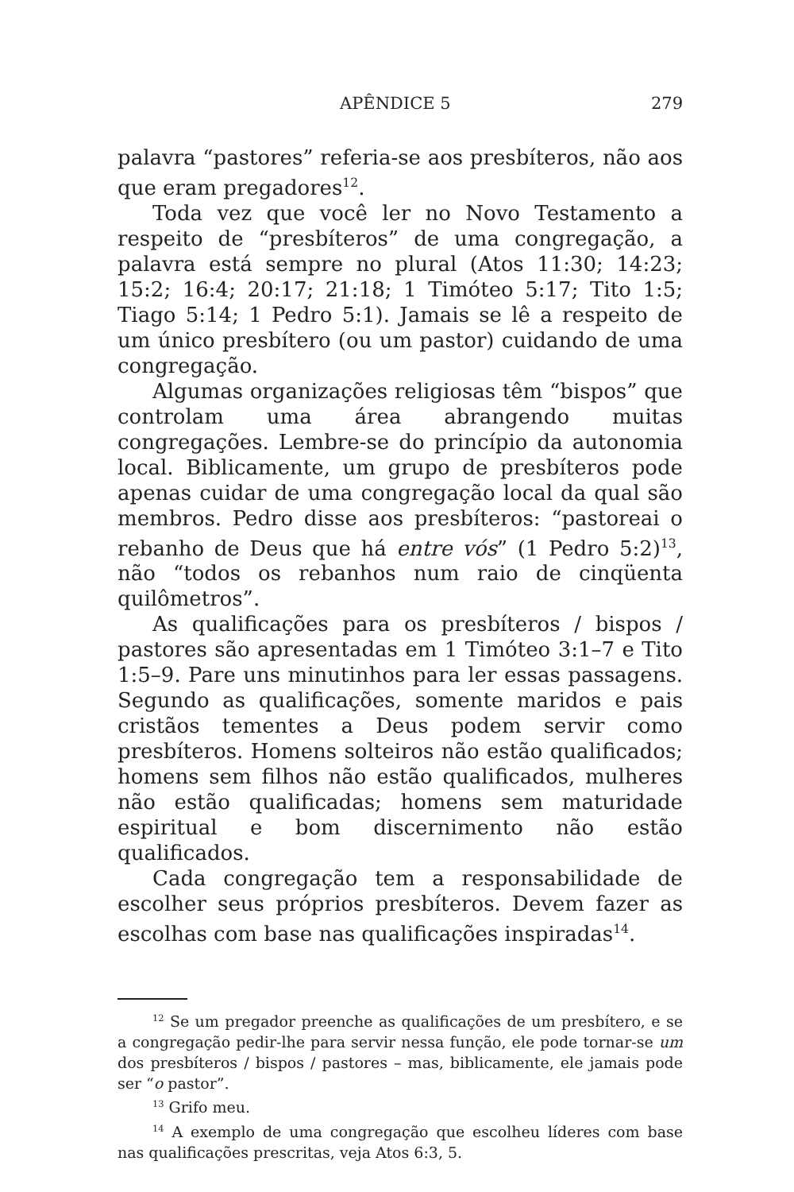APÊNDICE 5 279
palavra “pastores” referia-se aos presbíteros, não aos que eram pregadores<sup>12</sup>.
Toda vez que você ler no Novo Testamento a respeito de “presbíteros” de uma congregação, a palavra está sempre no plural (Atos 11:30; 14:23; 15:2; 16:4; 20:17; 21:18; 1 Timóteo 5:17; Tito 1:5; Tiago 5:14; 1 Pedro 5:1). Jamais se lê a respeito de um único presbítero (ou um pastor) cuidando de uma congregação.
Algumas organizações religiosas têm “bispos” que controlam uma área abrangendo muitas congregações. Lembre-se do princípio da autonomia local. Biblicamente, um grupo de presbíteros pode apenas cuidar de uma congregação local da qual são membros. Pedro disse aos presbíteros: “pastoreai o rebanho de Deus que há entre vós” (1 Pedro 5:2)<sup>13</sup>, não “todos os rebanhos num raio de cinqüenta quilômetros”.
As qualificações para os presbíteros / bispos / pastores são apresentadas em 1 Timóteo 3:1–7 e Tito 1:5–9. Pare uns minutinhos para ler essas passagens. Segundo as qualificações, somente maridos e pais cristãos tementes a Deus podem servir como presbíteros. Homens solteiros não estão qualificados; homens sem filhos não estão qualificados, mulheres não estão qualificadas; homens sem maturidade espiritual e bom discernimento não estão qualificados.
Cada congregação tem a responsabilidade de escolher seus próprios presbíteros. Devem fazer as escolhas com base nas qualificações inspiradas<sup>14</sup>.
<sup>12</sup> Se um pregador preenche as qualificações de um presbítero, e se a congregação pedir-lhe para servir nessa função, ele pode tornar-se um dos presbíteros / bispos / pastores – mas, biblicamente, ele jamais pode ser “o pastor”.
<sup>13</sup> Grifo meu.
<sup>14</sup> A exemplo de uma congregação que escolheu líderes com base nas qualificações prescritas, veja Atos 6:3, 5.